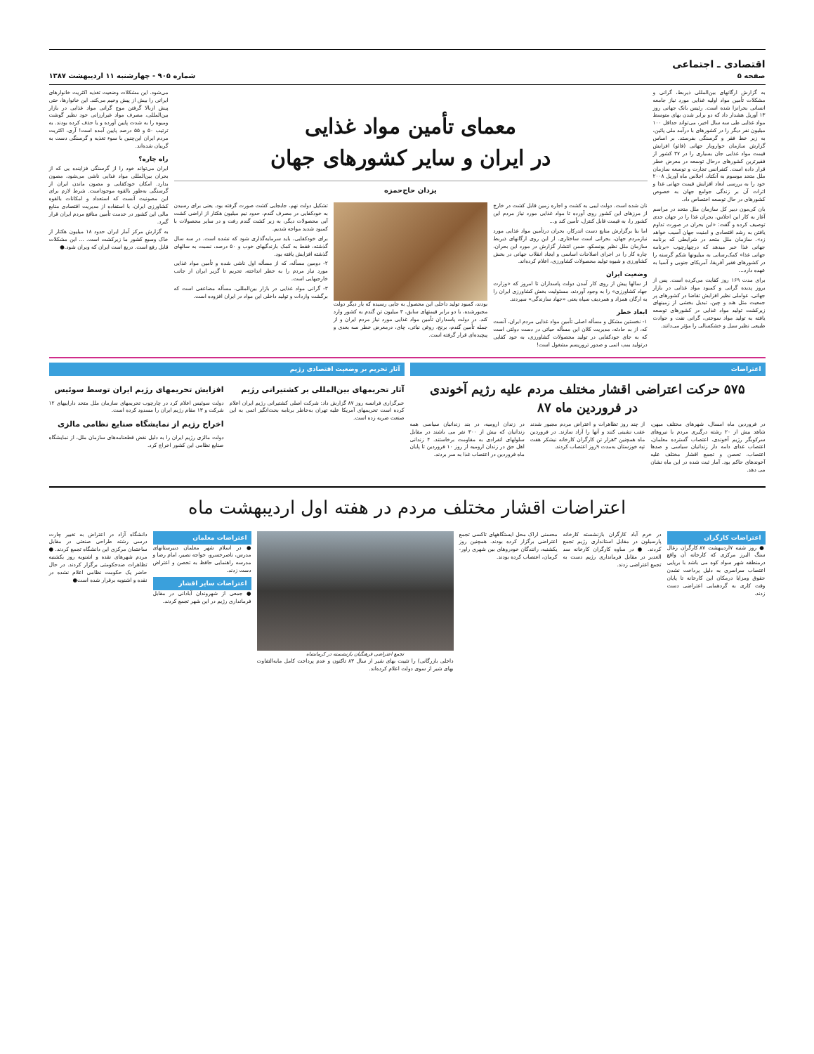اقتصادی ـ اجتماعی
صفحه ۵
شماره ۹۰۵ - چهارشنبه ۱۱ اردیبهشت ۱۳۸۷
به گزارش ارگانهای بین‌المللی ذیربط، گرانی و مشکلات تأمین مواد اولیه غذایی مورد نیاز جامعه انسانی بحرانزا شده است. رئیس بانک جهانی روز ۱۳ آوریل هشدار داد که دو برابر شدن بهای متوسط مواد غذایی طی سه سال اخیر، می‌تواند حداقل ۱۰۰ میلیون نفر دیگر را در کشورهای با درآمد ملی پائین، به زیر خط فقر و گرسنگی بفرستد. بر اساس گزارش سازمان خواروبار جهانی (فائو) افزایش قیمت مواد غذایی جان بسیاری را در ۳۷ کشور از فقیرترین کشورهای درحال توسعه در معرض خطر قرار داده است. کنفرانس تجارت و توسعه سازمان ملل متحد موسوم به آنکتاد، اجلاس ماه آوریل ۲۰۰۸ خود را به بررسی ابعاد افزایش قیمت جهانی غذا و اثرات آن بر زندگی جوامع جهان به خصوص کشورهای در حال توسعه اختصاص داد.
بان کی‌مون دبیر کل سازمان ملل متحد در مراسم آغاز به کار این اجلاس، بحران غذا را در جهان جدی توصیف کرده و گفت: «این بحران در صورت تداوم یافتن به رشد اقتصادی و امنیت جهان آسیب خواهد زد». سازمان ملل متحد در شرایطی که برنامه جهانی غذا خبر میدهد که درچهارچوب «برنامه جهانی غذا» کمک‌رسانی به میلیونها شکم گرسنه را در کشورهای فقیر آفریقا، آمریکای جنوبی و آسیا به عهده دارد...
برای مدت ۱۶۹ روز کفایت می‌کرده است. پس از بروز پدیده گرانی و کمبود مواد غذایی در بازار جهانی، عواملی نظیر افزایش تقاضا در کشورهای پر جمعیت مثل هند و چین، تبدیل بخشی از زمینهای زیرکشت تولید مواد غذایی در کشورهای توسعه یافته به تولید مواد سوختی، گرانی نفت و حوادث طبیعی نظیر سیل و خشکسالی را مؤثر می‌دانند.
معمای تأمین مواد غذایی
در ایران و سایر کشورهای جهان
یزدان حاج‌حمزه
نان شده است. دولت لیبی به کشت و اجاره زمین قابل کشت در خارج از مرزهای این کشور روی آورده تا مواد غذایی مورد نیاز مردم این کشور را، به قیمت قابل کنترل، تأمین کند و...
اما بنا برگزارش منابع دست اندرکار، بحران درتأمین مواد غذایی مورد نیازمردم جهان، بحرانی است ساختاری. از این روی ارگانهای ذیربط سازمان ملل نظیر یونسکو، ضمن انتشار گزارش در مورد این بحران، چاره کار را در اجرای اصلاحات اساسی و ایجاد انقلاب جهانی در بخش کشاورزی و شیوه تولید محصولات کشاورزی، اعلام کرده‌اند.
وضعیت ایران
از سالها پیش از روی کار آمدن دولت پاسداران تا امروز که «وزارت جهاد کشاورزی» را به وجود آوردند، مسئولیت بخش کشاورزی ایران را به ارگان همزاد و همردیف سپاه یعنی «جهاد سازندگی» سپردند.
ابعاد خطر
۱- نخستین مشکل و مسأله اصلی تأمین مواد غذایی مردم ایران، آنست که، از بد حادثه، مدیریت کلان این مسأله حیاتی در دست دولتی است که به جای خودکفایی در تولید محصولات کشاورزی، به خود کفایی درتولید بمب اتمی و صدور تروریسم مشغول است!
بودند، کمبود تولید داخلی این محصول به جایی رسیده که بار دیگر دولت مجبورشده، با دو برابر قیمتهای سابق، ۳ میلیون تن گندم به کشور وارد کند. در دولت پاسداران تأمین مواد غذایی مورد نیاز مردم ایران و از جمله تأمین گندم، برنج، روغن نباتی، چای، درمعرض خطر سه بعدی و پیچیده‌ای قرار گرفته است.
تشکیل دولت نهم، جابجایی کشت صورت گرفته بود. یعنی برای رسیدن به خودکفایی در مصرف گندم، حدود نیم میلیون هکتار از اراضی کشت آبی محصولات دیگر، به زیر کشت گندم رفت و در سایر محصولات با کمبود شدید مواجه شدیم.
برای خودکفایی، باید سرمایه‌گذاری شود که نشده است. در سه سال گذشته، فقط به کمک بارندگیهای خوب و ۵۰ درصد، نسبت به سالهای گذشته افزایش یافته بود.
۲- دومین مسأله، که از مسأله اول ناشی شده و تأمین مواد غذایی مورد نیاز مردم را به خطر انداخته، تحریم تا گزیر ایران از جانب خارجیهایی است.
۳- گرانی مواد غذایی در بازار بین‌المللی، مسأله مضاعفی است که برگشت واردات و تولید داخلی این مواد در ایران افزوده است.
می‌شود. این مشکلات وضعیت تغذیه اکثریت خانوارهای ایرانی را بیش از پیش وخیم می‌کند. این خانوارها، حتی پیش ازبالا گرفتن موج گرانی مواد غذایی در بازار بین‌المللی، مصرف مواد غیرارزانی خود نظیر گوشت ومیوه را به شدت پایین آورده و یا حذف کرده بودند. به ترتیب ۵۰ و ۵۵ درصد پایین آمده است! آری، اکثریت مردم ایران این‌چنین با سوء تغذیه و گرسنگی دست به گریبان شده‌اند.
راه چاره؟
ایران می‌تواند خود را از گرسنگی فزاینده‌ یی که از بحران بین‌المللی مواد غذایی ناشی می‌شود، مصون بدارد. امکان خودکفایی و مصون ماندن ایران از گرسنگی به‌طور بالقوه موجوداست. شرط لازم برای این مصونیت آنست که استعداد و امکانات بالقوه کشاورزی ایران، با استفاده از مدیریت اقتصادی منابع مالی این کشور در خدمت تأمین منافع مردم ایران قرار گیرد.
به گزارش مرکز آمار ایران حدود ۱۸ میلیون هکتار از خاک وسیع کشور ما زیرکشت است. ... این مشکلات قابل رفع است. دریغ است ایران که ویران شود.●
اعتراضات
۵۷۵ حرکت اعتراضی اقشار مختلف مردم علیه رژیم آخوندی
در فروردین ماه ۸۷
در فروردین ماه امسال، شهرهای مختلف میهن، شاهد بیش از ۲۰ رشته درگیری مردم با نیروهای سرکوبگر رژیم آخوندی، اعتصاب گسترده معلمان، اعتصاب غذای دامه دار زندانیان سیاسی و صدها اعتصاب، تحصن و تجمع اقشار مختلف علیه آخوندهای حاکم بود. آمار ثبت شده در این ماه نشان می دهد.
از چند روز تظاهرات و اعتراض مردم مجبور شدند عقب نشینی کنند و آنها را آزاد سازند. در فروردین ماه همچنین ۳هزار تن کارگران کارخانه نیشکر هفت تپه خوزستان به‌مدت ۹روز اعتصاب کردند.
در زندان ارومیه، در بند زندانیان سیاسی همه زندانیان که بیش از ۳۰۰ نفر می باشند در مقابل سلولهای انفرادی به مقاومت برخاستند. ۴ زندانی اهل حق در زندان ارومیه از روز ۱۰ فروردین تا پایان ماه فروردین در اعتصاب غذا به سر بردند.
آثار تحریم بر وضعیت اقتصادی رژیم
آثار تحریمهای بین‌المللی بر کشتیرانی رژیم
خبرگزاری فرانسه روز ۸۷ گزارش داد: شرکت اصلی کشتیرانی رژیم ایران اعلام کرده است تحریمهای آمریکا علیه تهران به‌خاطر برنامه بحث‌انگیز اتمی به این صنعت ضربه زده است.
افزایش تحریمهای رژیم ایران توسط سوئیس
دولت سوئیس اعلام کرد در چارچوب تحریمهای سازمان ملل متحد داراییهای ۱۲ شرکت و ۱۳ مقام رژیم ایران را مسدود کرده است.
اخراج رژیم از نمایشگاه صنایع نظامی مالزی
دولت مالزی رژیم ایران را به دلیل نقض قطعنامه‌های سازمان ملل، از نمایشگاه صنایع نظامی این کشور اخراج کرد.
اعتراضات اقشار مختلف مردم در هفته اول اردیبهشت ماه
اعتراضات کارگران
● روز شنبه ۷اردیبهشت ۸۷ کارگران زغال سنگ البرز مرکزی که کارخانه آن واقع درمنطقه شهر سواد کوه می باشد با برپایی اعتصاب سراسری به دلیل پرداخت نشدن حقوق ومزایا درمکان این کارخانه تا پایان وقت کاری به گردهمایی اعتراضی دست زدند.
در خرم آباد کارگران بازنشسته کارخانه پارسیلون در مقابل استانداری رژیم تجمع کردند. ● در ساوه کارگران کارخانه سد الغدیر در مقابل فرمانداری رژیم دست به تجمع اعتراضی زدند.
محسنی اراک محل ایستگاههای تاکسی تجمع اعتراضی برگزار کرده بودند. همچنین روز یکشنبه، رانندگان خودروهای بین شهری راور-کرمان، اعتصاب کرده بودند.
تجمع اعتراضی فرهنگیان بازنشسته در کرمانشاه
داخلی بازرگانی) را تثبیت بهای شیر از سال ۸۳ تاکنون و عدم پرداخت کامل مابه‌التفاوت بهای شیر از سوی دولت اعلام کرده‌اند.
اعتراضات معلمان
● در اسلام شهر معلمان دبیرستانهای مدرس، ناصرخسرو، خواجه نصیر، امام رضا و مدرسه راهنمایی حافظ به تحصن و اعتراض دست زدند.
اعتراضات سایر اقشار
● جمعی از شهروندان آبادانی در مقابل فرمانداری رژیم در این شهر تجمع کردند.
دانشگاه آزاد در اعتراض به تغییر چارت درسی رشته طراحی صنعتی در مقابل ساختمان مرکزی این دانشگاه تجمع کردند. ● مردم شهرهای نقده و اشنویه روز یکشنبه تظاهرات ضدحکومتی برگزار کردند. در حال حاضر یک حکومت نظامی اعلام نشده در نقده و اشنویه برقرار شده است●